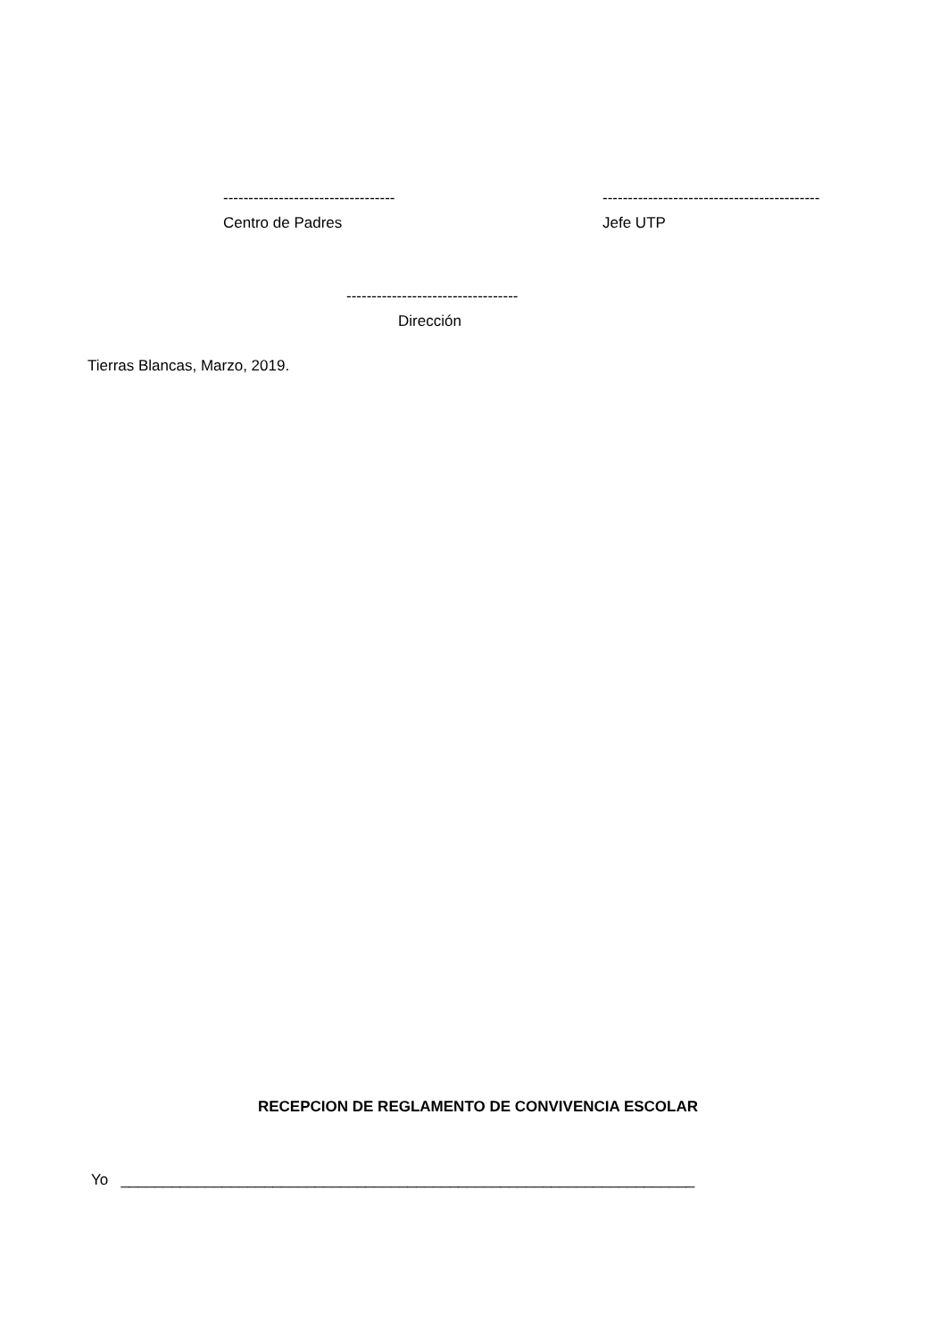----------------------------------
Centro de Padres
-------------------------------------------
Jefe UTP
----------------------------------
Dirección
Tierras Blancas, Marzo, 2019.
RECEPCION DE REGLAMENTO DE CONVIVENCIA ESCOLAR
Yo ____________________________________________________________________